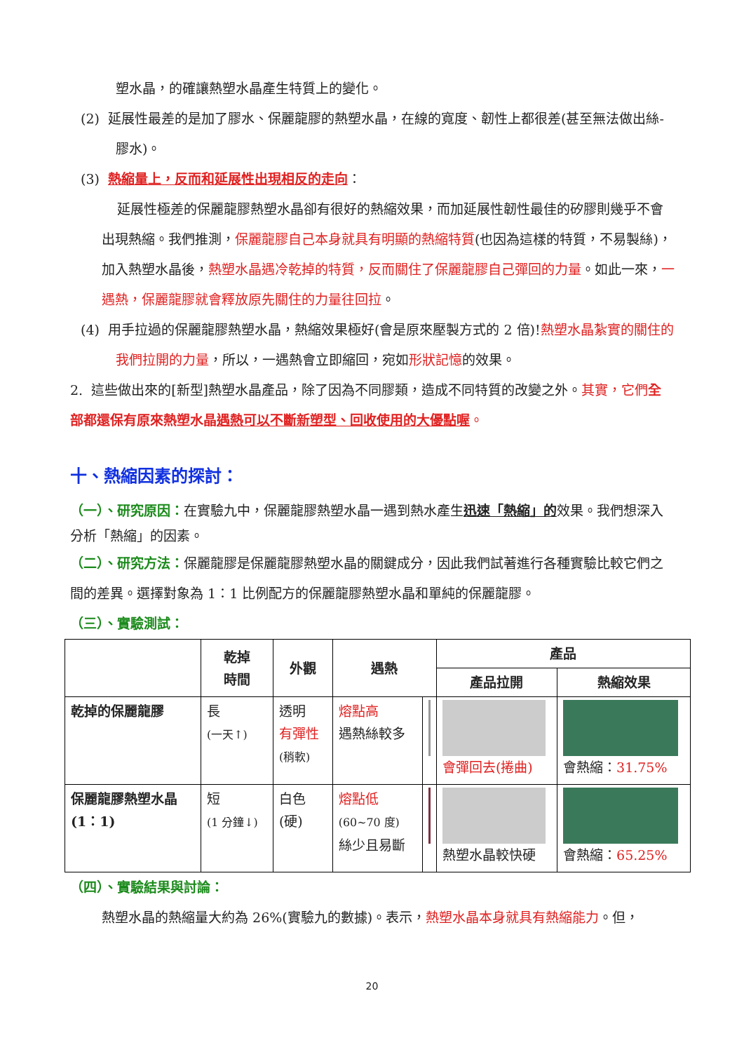塑水晶，的確讓熱塑水晶產生特質上的變化。
(2) 延展性最差的是加了膠水、保麗龍膠的熱塑水晶，在線的寬度、韌性上都很差(甚至無法做出絲-膠水)。
(3) 熱縮量上，反而和延展性出現相反的走向：
延展性極差的保麗龍膠熱塑水晶卻有很好的熱縮效果，而加延展性韌性最佳的矽膠則幾乎不會出現熱縮。我們推測，保麗龍膠自己本身就具有明顯的熱縮特質(也因為這樣的特質，不易製絲)，加入熱塑水晶後，熱塑水晶遇冷乾掉的特質，反而關住了保麗龍膠自己彈回的力量。如此一來，一遇熱，保麗龍膠就會釋放原先關住的力量往回拉。
(4) 用手拉過的保麗龍膠熱塑水晶，熱縮效果極好(會是原來壓製方式的 2 倍)!熱塑水晶紮實的關住的我們拉開的力量，所以，一遇熱會立即縮回，宛如形狀記憶的效果。
2. 這些做出來的[新型]熱塑水晶產品，除了因為不同膠類，造成不同特質的改變之外。其實，它們全部都還保有原來熱塑水晶遇熱可以不斷新塑型、回收使用的大優點喔。
十、熱縮因素的探討：
（一）、研究原因：在實驗九中，保麗龍膠熱塑水晶一遇到熱水產生迅速「熱縮」的效果。我們想深入分析「熱縮」的因素。
（二）、研究方法：保麗龍膠是保麗龍膠熱塑水晶的關鍵成分，因此我們試著進行各種實驗比較它們之間的差異。選擇對象為 1：1 比例配方的保麗龍膠熱塑水晶和單純的保麗龍膠。
（三）、實驗測試：
| | 乾掉 時間 | 外觀 | 遇熱 | | 產品 | |
| --- | --- | --- | --- | --- | --- | --- |
| | | | | | 產品拉開 | 熱縮效果 |
| 乾掉的保麗龍膠 | 長 (一天↑) | 透明 有彈性 (稍軟) | 熔點高 遇熱絲較多 | | 會彈回去(捲曲) | 會熱縮： 31.75% |
| 保麗龍膠熱塑水晶 (1：1) | 短 (1 分鐘↓) | 白色 (硬) | 熔點低 (60~70 度) 絲少且易斷 | | 熱塑水晶較快硬 | 會熱縮： 65.25% |
（四）、實驗結果與討論：
熱塑水晶的熱縮量大約為 26%(實驗九的數據)。表示，熱塑水晶本身就具有熱縮能力。但，
20